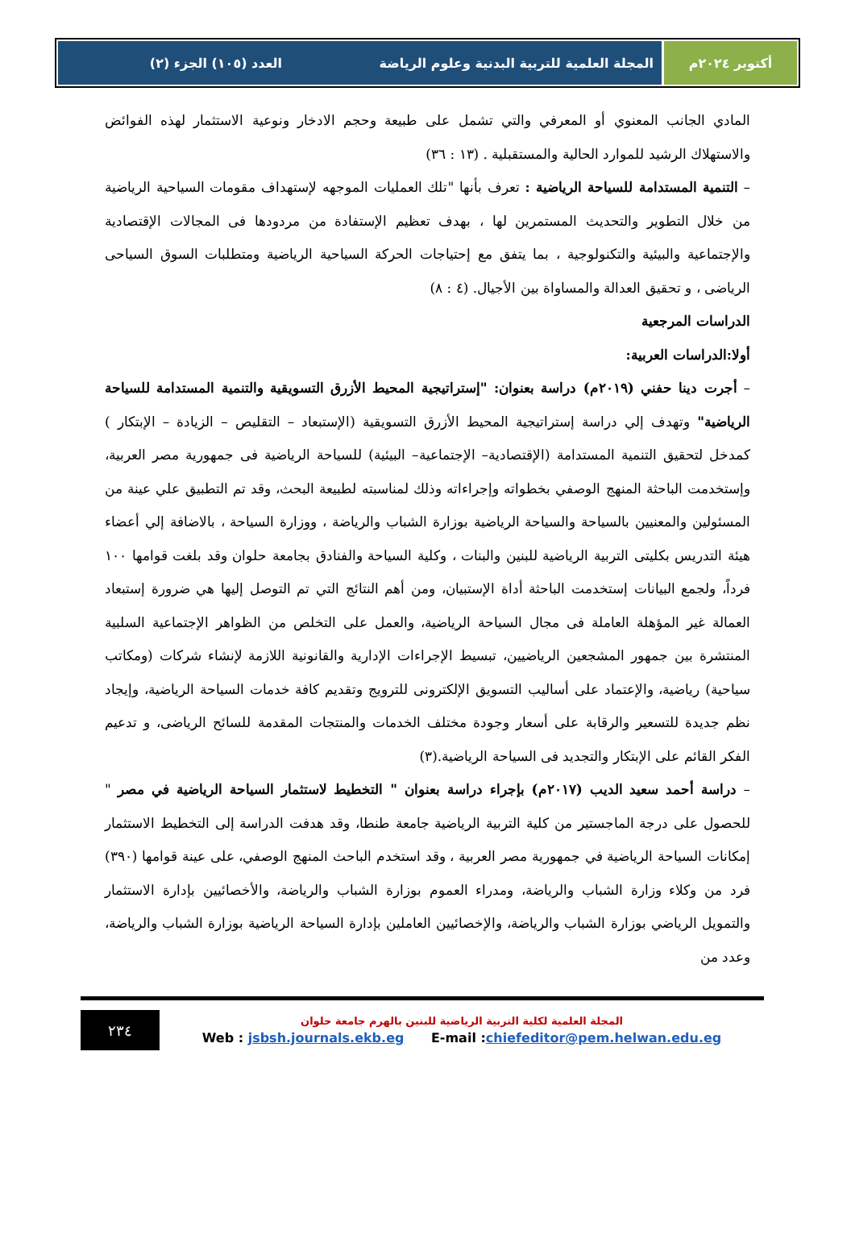أكتوبر ٢٠٢٤م المجلة العلمية للتربية البدنية وعلوم الرياضة
العدد (١٠٥) الجزء (٢)
المادي الجانب المعنوي أو المعرفي والتي تشمل على طبيعة وحجم الادخار ونوعية الاستثمار لهذه الفوائض والاستهلاك الرشيد للموارد الحالية والمستقبلية . (١٣ : ٣٦)
– التنمية المستدامة للسياحة الرياضية : تعرف بأنها "تلك العمليات الموجهه لإستهداف مقومات السياحية الرياضية من خلال التطوير والتحديث المستمرين لها ، بهدف تعظيم الإستفادة من مردودها فى المجالات الإقتصادية والإجتماعية والبيئية والتكنولوجية ، بما يتفق مع إحتياجات الحركة السياحية الرياضية ومتطلبات السوق السياحى الرياضى ، و تحقيق العدالة والمساواة بين الأجيال. (٤ : ٨)
الدراسات المرجعية
أولا:الدراسات العربية:
– أجرت دينا حفني (٢٠١٩م) دراسة بعنوان: "إستراتيجية المحيط الأزرق التسويقية والتنمية المستدامة للسياحة الرياضية" وتهدف إلي دراسة إستراتيجية المحيط الأزرق التسويقية (الإستبعاد – التقليص – الزيادة – الإبتكار ) كمدخل لتحقيق التنمية المستدامة (الإقتصادية– الإجتماعية– البيئية) للسياحة الرياضية فى جمهورية مصر العربية، وإستخدمت الباحثة المنهج الوصفي بخطواته وإجراءاته وذلك لمناسبته لطبيعة البحث، وقد تم التطبيق علي عينة من المسئولين والمعنيين بالسياحة والسياحة الرياضية بوزارة الشباب والرياضة ، ووزارة السياحة ، بالاضافة إلي أعضاء هيئة التدريس بكليتى التربية الرياضية للبنين والبنات ، وكلية السياحة والفنادق بجامعة حلوان وقد بلغت قوامها ١٠٠ فرداً، ولجمع البيانات إستخدمت الباحثة أداة الإستبيان، ومن أهم النتائج التي تم التوصل إليها هي ضرورة إستبعاد العمالة غير المؤهلة العاملة فى مجال السياحة الرياضية، والعمل على التخلص من الظواهر الإجتماعية السلبية المنتشرة بين جمهور المشجعين الرياضيين، تبسيط الإجراءات الإدارية والقانونية اللازمة لإنشاء شركات (ومكاتب سياحية) رياضية، والإعتماد على أساليب التسويق الإلكترونى للترويج وتقديم كافة خدمات السياحة الرياضية، وإيجاد نظم جديدة للتسعير والرقابة على أسعار وجودة مختلف الخدمات والمنتجات المقدمة للسائح الرياضى، و تدعيم الفكر القائم على الإبتكار والتجديد فى السياحة الرياضية.(٣)
– دراسة أحمد سعيد الديب (٢٠١٧م) بإجراء دراسة بعنوان " التخطيط لاستثمار السياحة الرياضية في مصر " للحصول على درجة الماجستير من كلية التربية الرياضية جامعة طنطا، وقد هدفت الدراسة إلى التخطيط الاستثمار إمكانات السياحة الرياضية في جمهورية مصر العربية ، وقد استخدم الباحث المنهج الوصفي، على عينة قوامها (٣٩٠) فرد من وكلاء وزارة الشباب والرياضة، ومدراء العموم بوزارة الشباب والرياضة، والأخصائيين بإدارة الاستثمار والتمويل الرياضي بوزارة الشباب والرياضة، والإخصائيين العاملين بإدارة السياحة الرياضية بوزارة الشباب والرياضة، وعدد من
٢٣٤
المجلة العلمية لكلية التربية الرياضية للبنين بالهرم جامعة حلوان
Web : jsbsh.journals.ekb.eg E-mail :chiefeditor@pem.helwan.edu.eg